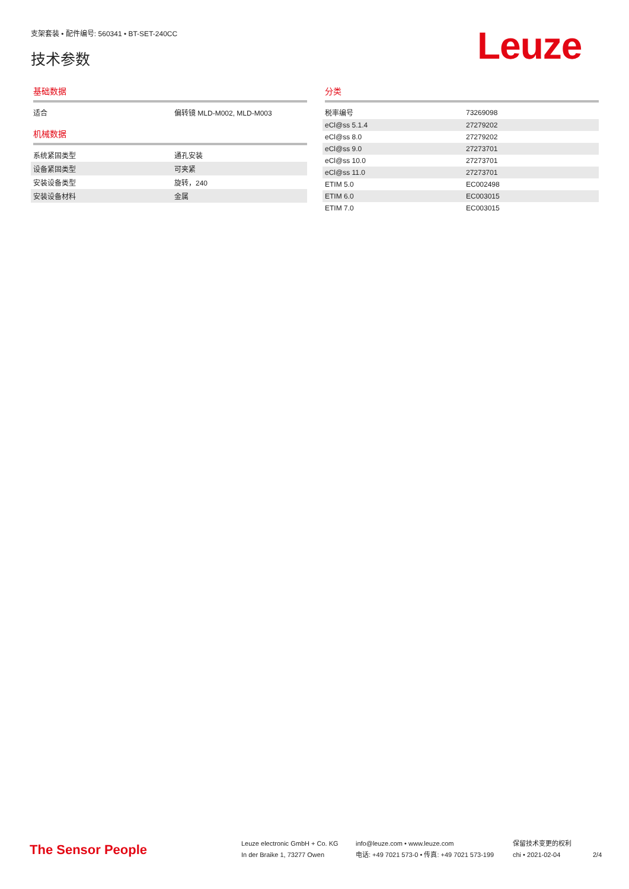支架套装 • 配件编号: 560341 • BT-SET-240CC
技术参数
Leuze
基础数据
| 适合 | 偏转镜 MLD-M002, MLD-M003 |
机械数据
| 系统紧固类型 | 通孔安装 |
| 设备紧固类型 | 可夹紧 |
| 安装设备类型 | 旋转，240 |
| 安装设备材料 | 金属 |
分类
| 税率编号 | 73269098 |
| eCl@ss 5.1.4 | 27279202 |
| eCl@ss 8.0 | 27279202 |
| eCl@ss 9.0 | 27273701 |
| eCl@ss 10.0 | 27273701 |
| eCl@ss 11.0 | 27273701 |
| ETIM 5.0 | EC002498 |
| ETIM 6.0 | EC003015 |
| ETIM 7.0 | EC003015 |
The Sensor People
Leuze electronic GmbH + Co. KG
In der Braike 1, 73277 Owen
info@leuze.com • www.leuze.com
电话: +49 7021 573-0 • 传真: +49 7021 573-199
保留技术变更的权利
chi • 2021-02-04
2/4